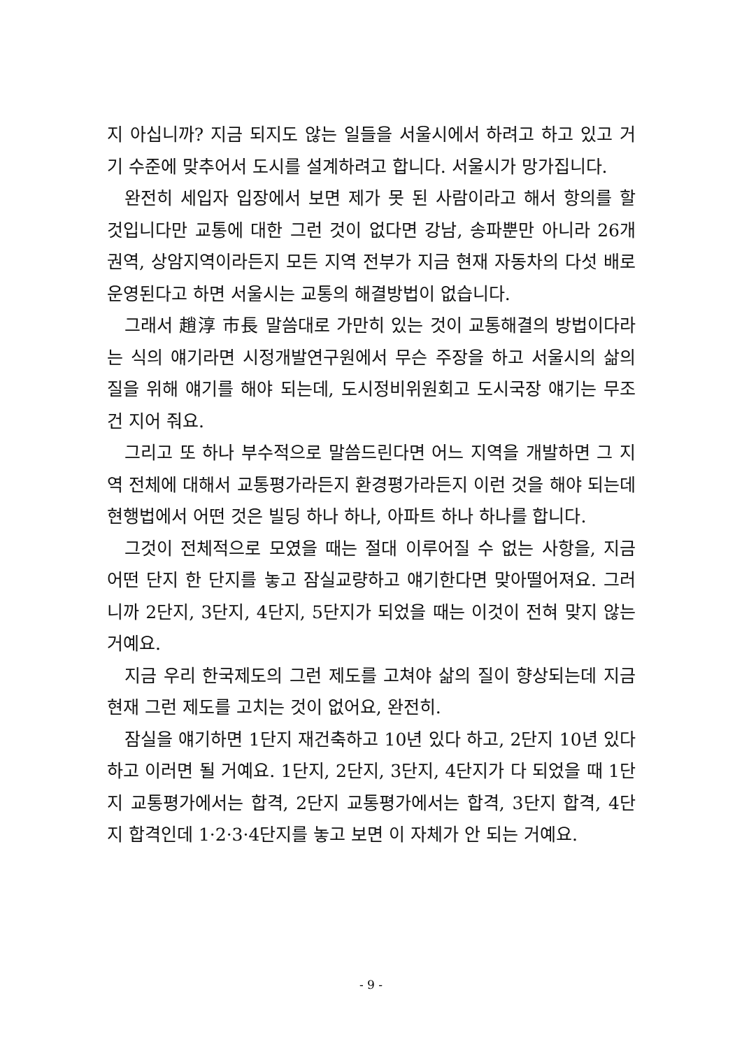지 아십니까? 지금 되지도 않는 일들을 서울시에서 하려고 하고 있고 거기 수준에 맞추어서 도시를 설계하려고 합니다. 서울시가 망가집니다.
완전히 세입자 입장에서 보면 제가 못 된 사람이라고 해서 항의를 할 것입니다만 교통에 대한 그런 것이 없다면 강남, 송파뿐만 아니라 26개 권역, 상암지역이라든지 모든 지역 전부가 지금 현재 자동차의 다섯 배로 운영된다고 하면 서울시는 교통의 해결방법이 없습니다.
그래서 趙淳 市長 말씀대로 가만히 있는 것이 교통해결의 방법이다라는 식의 얘기라면 시정개발연구원에서 무슨 주장을 하고 서울시의 삶의 질을 위해 얘기를 해야 되는데, 도시정비위원회고 도시국장 얘기는 무조건 지어 줘요.
그리고 또 하나 부수적으로 말씀드린다면 어느 지역을 개발하면 그 지역 전체에 대해서 교통평가라든지 환경평가라든지 이런 것을 해야 되는데 현행법에서 어떤 것은 빌딩 하나 하나, 아파트 하나 하나를 합니다.
그것이 전체적으로 모였을 때는 절대 이루어질 수 없는 사항을, 지금 어떤 단지 한 단지를 놓고 잠실교량하고 얘기한다면 맞아떨어져요. 그러니까 2단지, 3단지, 4단지, 5단지가 되었을 때는 이것이 전혀 맞지 않는 거예요.
지금 우리 한국제도의 그런 제도를 고쳐야 삶의 질이 향상되는데 지금 현재 그런 제도를 고치는 것이 없어요, 완전히.
잠실을 얘기하면 1단지 재건축하고 10년 있다 하고, 2단지 10년 있다 하고 이러면 될 거예요. 1단지, 2단지, 3단지, 4단지가 다 되었을 때 1단지 교통평가에서는 합격, 2단지 교통평가에서는 합격, 3단지 합격, 4단지 합격인데 1·2·3·4단지를 놓고 보면 이 자체가 안 되는 거예요.
- 9 -